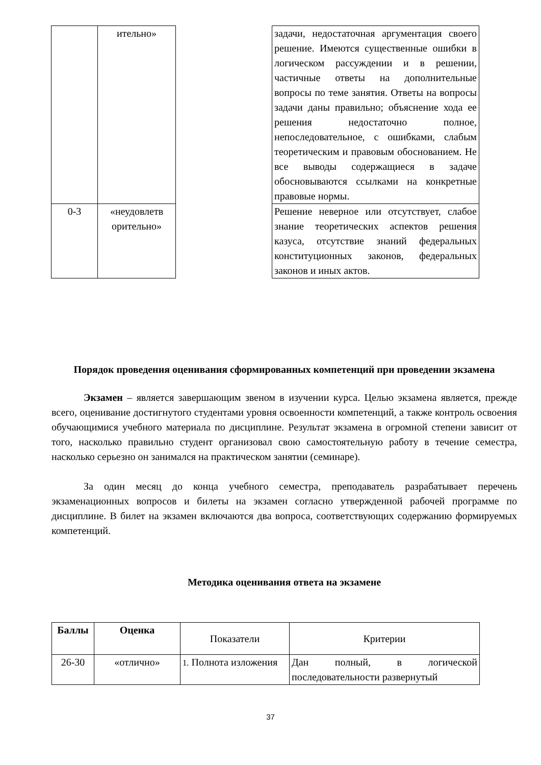| | ительно» | | задачи, недостаточная аргументация своего решение. Имеются существенные ошибки в логическом рассуждении и в решении, частичные ответы на дополнительные вопросы по теме занятия. Ответы на вопросы задачи даны правильно; объяснение хода ее решения недостаточно полное, непоследовательное, с ошибками, слабым теоретическим и правовым обоснованием. Не все выводы содержащиеся в задаче обосновываются ссылками на конкретные правовые нормы. |
| 0-3 | «неудовлетв орительно» | | Решение неверное или отсутствует, слабое знание теоретических аспектов решения казуса, отсутствие знаний федеральных конституционных законов, федеральных законов и иных актов. |
Порядок проведения оценивания сформированных компетенций при проведении экзамена
Экзамен – является завершающим звеном в изучении курса. Целью экзамена является, прежде всего, оценивание достигнутого студентами уровня освоенности компетенций, а также контроль освоения обучающимися учебного материала по дисциплине. Результат экзамена в огромной степени зависит от того, насколько правильно студент организовал свою самостоятельную работу в течение семестра, насколько серьезно он занимался на практическом занятии (семинаре).
За один месяц до конца учебного семестра, преподаватель разрабатывает перечень экзаменационных вопросов и билеты на экзамен согласно утвержденной рабочей программе по дисциплине. В билет на экзамен включаются два вопроса, соответствующих содержанию формируемых компетенций.
Методика оценивания ответа на экзамене
| Баллы | Оценка | Показатели | Критерии |
| 26-30 | «отлично» | 1. Полнота изложения | Дан полный, в логической последовательности развернутый |
37